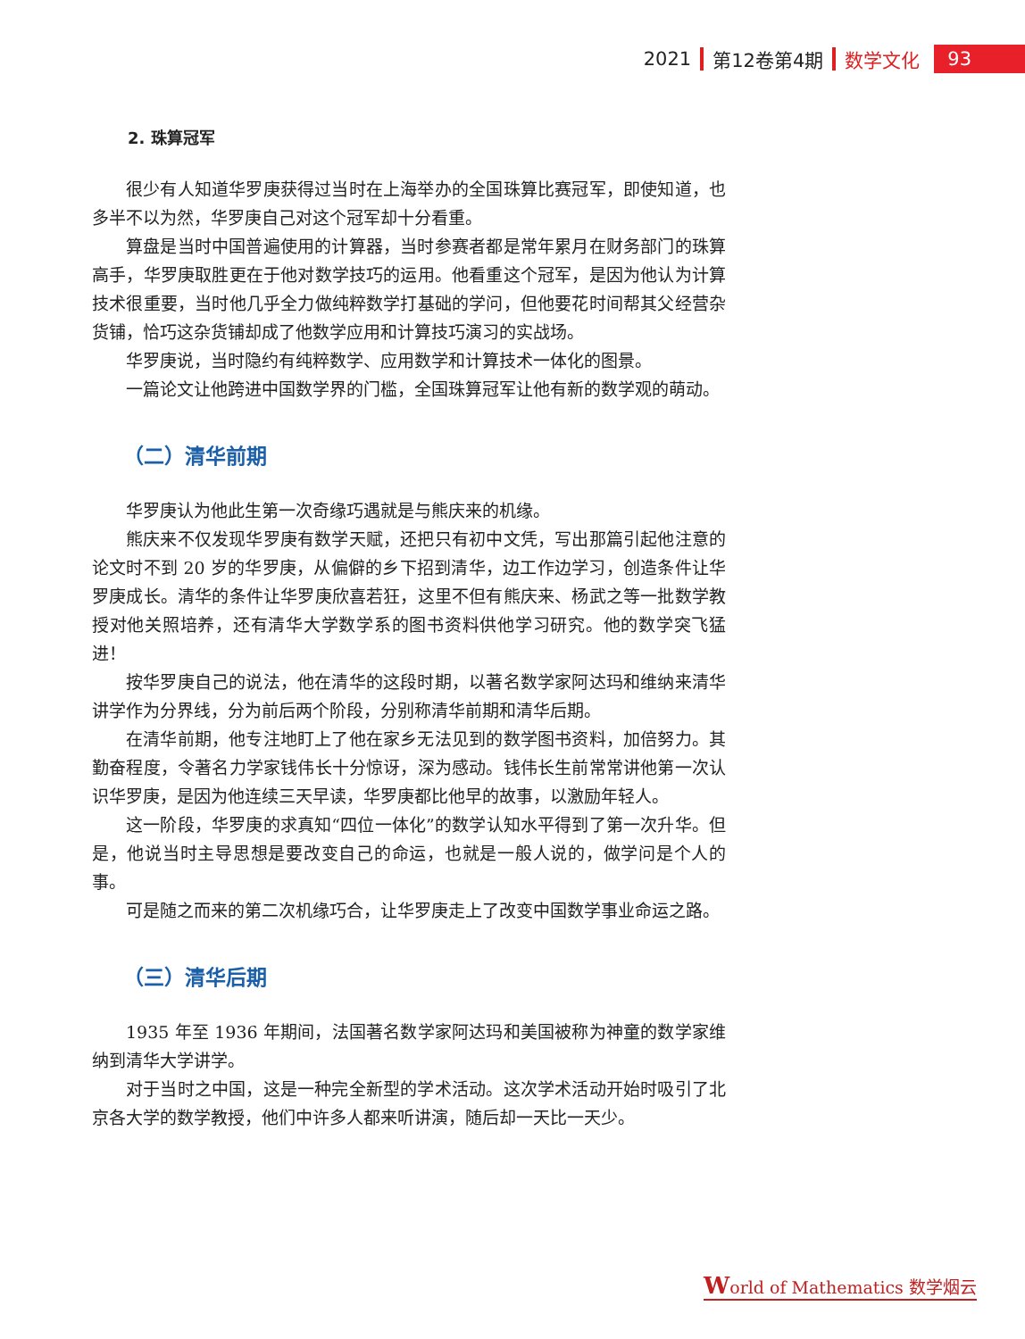2021 第12卷第4期 数学文化 93
2. 珠算冠军
很少有人知道华罗庚获得过当时在上海举办的全国珠算比赛冠军，即使知道，也多半不以为然，华罗庚自己对这个冠军却十分看重。
算盘是当时中国普遍使用的计算器，当时参赛者都是常年累月在财务部门的珠算高手，华罗庚取胜更在于他对数学技巧的运用。他看重这个冠军，是因为他认为计算技术很重要，当时他几乎全力做纯粹数学打基础的学问，但他要花时间帮其父经营杂货铺，恰巧这杂货铺却成了他数学应用和计算技巧演习的实战场。
华罗庚说，当时隐约有纯粹数学、应用数学和计算技术一体化的图景。
一篇论文让他跨进中国数学界的门槛，全国珠算冠军让他有新的数学观的萌动。
（二）清华前期
华罗庚认为他此生第一次奇缘巧遇就是与熊庆来的机缘。
熊庆来不仅发现华罗庚有数学天赋，还把只有初中文凭，写出那篇引起他注意的论文时不到 20 岁的华罗庚，从偏僻的乡下招到清华，边工作边学习，创造条件让华罗庚成长。清华的条件让华罗庚欣喜若狂，这里不但有熊庆来、杨武之等一批数学教授对他关照培养，还有清华大学数学系的图书资料供他学习研究。他的数学突飞猛进！
按华罗庚自己的说法，他在清华的这段时期，以著名数学家阿达玛和维纳来清华讲学作为分界线，分为前后两个阶段，分别称清华前期和清华后期。
在清华前期，他专注地盯上了他在家乡无法见到的数学图书资料，加倍努力。其勤奋程度，令著名力学家钱伟长十分惊讶，深为感动。钱伟长生前常常讲他第一次认识华罗庚，是因为他连续三天早读，华罗庚都比他早的故事，以激励年轻人。
这一阶段，华罗庚的求真知“四位一体化”的数学认知水平得到了第一次升华。但是，他说当时主导思想是要改变自己的命运，也就是一般人说的，做学问是个人的事。
可是随之而来的第二次机缘巧合，让华罗庚走上了改变中国数学事业命运之路。
（三）清华后期
1935 年至 1936 年期间，法国著名数学家阿达玛和美国被称为神童的数学家维纳到清华大学讲学。
对于当时之中国，这是一种完全新型的学术活动。这次学术活动开始时吸引了北京各大学的数学教授，他们中许多人都来听讲演，随后却一天比一天少。
World of Mathematics 数学烟云